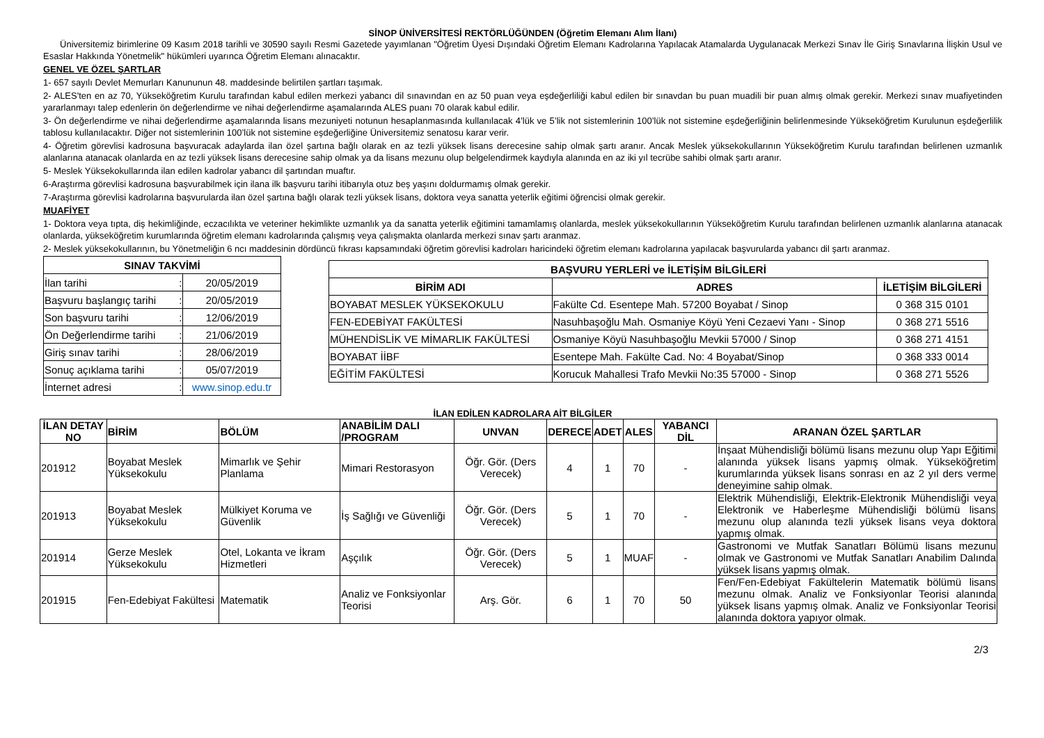SİNOP ÜNİVERSİTESİ REKTÖRLÜĞÜNDEN (Öğretim Elemanı Alım İlanı)
Üniversitemiz birimlerine 09 Kasım 2018 tarihli ve 30590 sayılı Resmi Gazetede yayımlanan "Öğretim Üyesi Dışındaki Öğretim Elemanı Kadrolarına Yapılacak Atamalarda Uygulanacak Merkezi Sınav İle Giriş Sınavlarına İlişkin Usul ve Esaslar Hakkında Yönetmelik" hükümleri uyarınca Öğretim Elemanı alınacaktır.
GENEL VE ÖZEL ŞARTLAR
1- 657 sayılı Devlet Memurları Kanununun 48. maddesinde belirtilen şartları taşımak.
2- ALES'ten en az 70, Yükseköğretim Kurulu tarafından kabul edilen merkezi yabancı dil sınavından en az 50 puan veya eşdeğerliliği kabul edilen bir sınavdan bu puan muadili bir puan almış olmak gerekir. Merkezi sınav muafiyetinden yararlanmayı talep edenlerin ön değerlendirme ve nihai değerlendirme aşamalarında ALES puanı 70 olarak kabul edilir.
3- Ön değerlendirme ve nihai değerlendirme aşamalarında lisans mezuniyeti notunun hesaplanmasında kullanılacak 4’lük ve 5’lik not sistemlerinin 100’lük not sistemine eşdeğerliğinin belirlenmesinde Yükseköğretim Kurulunun eşdeğerlilik tablosu kullanılacaktır. Diğer not sistemlerinin 100’lük not sistemine eşdeğerliğine Üniversitemiz senatosu karar verir.
4- Öğretim görevlisi kadrosuna başvuracak adaylarda ilan özel şartına bağlı olarak en az tezli yüksek lisans derecesine sahip olmak şartı aranır. Ancak Meslek yüksekokullarının Yükseköğretim Kurulu tarafından belirlenen uzmanlık alanlarına atanacak olanlarda en az tezli yüksek lisans derecesine sahip olmak ya da lisans mezunu olup belgelendirmek kaydıyla alanında en az iki yıl tecrübe sahibi olmak şartı aranır.
5- Meslek Yüksekokullarında ilan edilen kadrolar yabancı dil şartından muaftır.
6-Araştırma görevlisi kadrosuna başvurabilmek için ilana ilk başvuru tarihi itibarıyla otuz beş yaşını doldurmamış olmak gerekir.
7-Araştırma görevlisi kadrolarına başvurularda ilan özel şartına bağlı olarak tezli yüksek lisans, doktora veya sanatta yeterlik eğitimi öğrencisi olmak gerekir.
MUAFİYET
1- Doktora veya tıpta, diş hekimliğinde, eczacılıkta ve veteriner hekimlikte uzmanlık ya da sanatta yeterlik eğitimini tamamlamış olanlarda, meslek yüksekokullarının Yükseköğretim Kurulu tarafından belirlenen uzmanlık alanlarına atanacak olanlarda, yükseköğretim kurumlarında öğretim elemanı kadrolarında çalışmış veya çalışmakta olanlarda merkezi sınav şartı aranmaz.
2- Meslek yüksekokullarının, bu Yönetmeliğin 6 ncı maddesinin dördüncü fıkrası kapsamındaki öğretim görevlisi kadroları haricindeki öğretim elemanı kadrolarına yapılacak başvurularda yabancı dil şartı aranmaz.
| SINAV TAKVİMİ | |
| --- | --- |
| İlan tarihi : | 20/05/2019 |
| Başvuru başlangıç tarihi : | 20/05/2019 |
| Son başvuru tarihi : | 12/06/2019 |
| Ön Değerlendirme tarihi : | 21/06/2019 |
| Giriş sınav tarihi : | 28/06/2019 |
| Sonuç açıklama tarihi : | 05/07/2019 |
| İnternet adresi : | www.sinop.edu.tr |
| BAŞVURU YERLERİ ve İLETİŞİM BİLGİLERİ | | |
| --- | --- | --- |
| BİRİM ADI | ADRES | İLETİŞİM BİLGİLERİ |
| BOYABAT MESLEK YÜKSEKOKULU | Fakülte Cd. Esentepe Mah. 57200 Boyabat / Sinop | 0 368 315 0101 |
| FEN-EDEBİYAT FAKÜLTESİ | Nasuhbaşoğlu Mah. Osmaniye Köyü Yeni Cezaevi Yanı - Sinop | 0 368 271 5516 |
| MÜHENDİSLİK VE MİMARLIK FAKÜLTESİ | Osmaniye Köyü Nasuhbaşoğlu Mevkii 57000 / Sinop | 0 368 271 4151 |
| BOYABAT İİBF | Esentepe Mah. Fakülte Cad. No: 4 Boyabat/Sinop | 0 368 333 0014 |
| EĞİTİM FAKÜLTESİ | Korucuk Mahallesi Trafo Mevkii No:35 57000 - Sinop | 0 368 271 5526 |
İLAN EDİLEN KADROLARA AİT BİLGİLER
| İLAN DETAY NO | BİRİM | BÖLÜM | ANABİLİM DALI /PROGRAM | UNVAN | DERECE | ADET | ALES | YABANCI DİL | ARANAN ÖZEL ŞARTLAR |
| --- | --- | --- | --- | --- | --- | --- | --- | --- | --- |
| 201912 | Boyabat Meslek Yüksekokulu | Mimarlık ve Şehir Planlama | Mimari Restorasyon | Öğr. Gör. (Ders Verecek) | 4 | 1 | 70 | - | İnşaat Mühendisliği bölümü lisans mezunu olup Yapı Eğitimi alanında yüksek lisans yapmış olmak. Yükseköğretim kurumlarında yüksek lisans sonrası en az 2 yıl ders verme deneyimine sahip olmak. |
| 201913 | Boyabat Meslek Yüksekokulu | Mülkiyet Koruma ve Güvenlik | İş Sağlığı ve Güvenliği | Öğr. Gör. (Ders Verecek) | 5 | 1 | 70 | - | Elektrik Mühendisliği, Elektrik-Elektronik Mühendisliği veya Elektronik ve Haberleşme Mühendisliği bölümü lisans mezunu olup alanında tezli yüksek lisans veya doktora yapmış olmak. |
| 201914 | Gerze Meslek Yüksekokulu | Otel, Lokanta ve İkram Hizmetleri | Aşçılık | Öğr. Gör. (Ders Verecek) | 5 | 1 | MUAF | - | Gastronomi ve Mutfak Sanatları Bölümü lisans mezunu olmak ve Gastronomi ve Mutfak Sanatları Anabilim Dalında yüksek lisans yapmış olmak. |
| 201915 | Fen-Edebiyat Fakültesi | Matematik | Analiz ve Fonksiyonlar Teorisi | Arş. Gör. | 6 | 1 | 70 | 50 | Fen/Fen-Edebiyat Fakültelerin Matematik bölümü lisans mezunu olmak. Analiz ve Fonksiyonlar Teorisi alanında yüksek lisans yapmış olmak. Analiz ve Fonksiyonlar Teorisi alanında doktora yapıyor olmak. |
2/3